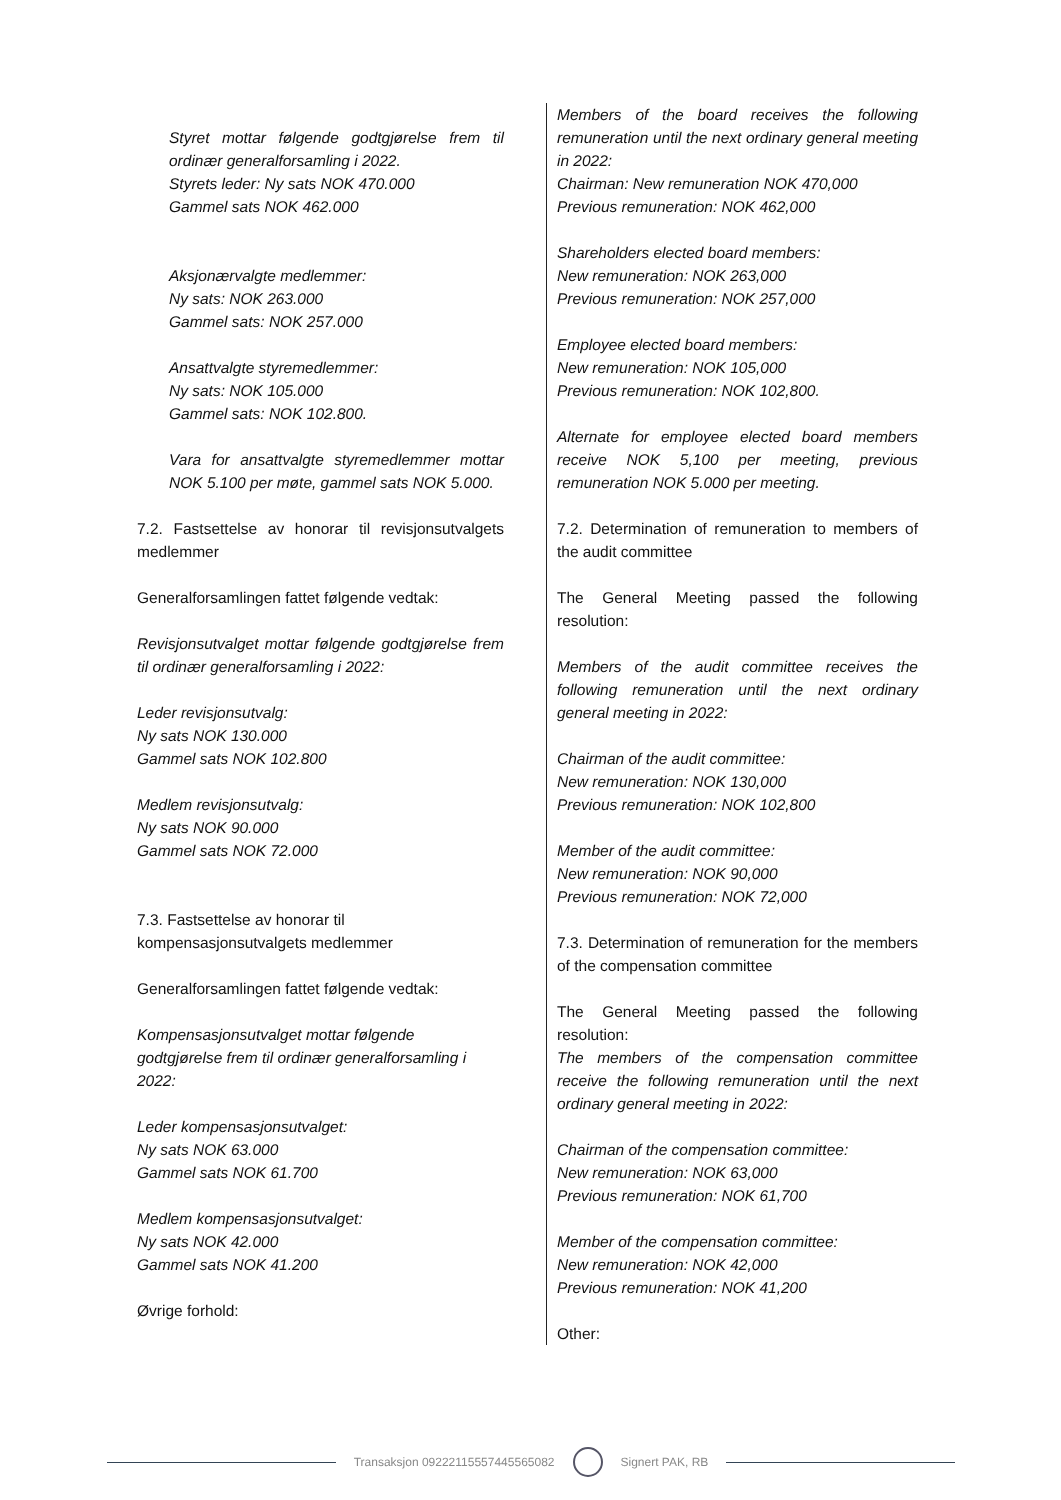Styret mottar følgende godtgjørelse frem til ordinær generalforsamling i 2022.
Styrets leder: Ny sats NOK 470.000
Gammel sats NOK 462.000
Aksjonærvalgte medlemmer:
Ny sats: NOK 263.000
Gammel sats: NOK 257.000
Ansattvalgte styremedlemmer:
Ny sats: NOK 105.000
Gammel sats: NOK 102.800.
Vara for ansattvalgte styremedlemmer mottar NOK 5.100 per møte, gammel sats NOK 5.000.
7.2. Fastsettelse av honorar til revisjonsutvalgets medlemmer
Generalforsamlingen fattet følgende vedtak:
Revisjonsutvalget mottar følgende godtgjørelse frem til ordinær generalforsamling i 2022:
Leder revisjonsutvalg:
Ny sats NOK 130.000
Gammel sats NOK 102.800
Medlem revisjonsutvalg:
Ny sats NOK 90.000
Gammel sats NOK 72.000
7.3. Fastsettelse av honorar til
kompensasjonsutvalgets medlemmer
Generalforsamlingen fattet følgende vedtak:
Kompensasjonsutvalget mottar følgende godtgjørelse frem til ordinær generalforsamling i 2022:
Leder kompensasjonsutvalget:
Ny sats NOK 63.000
Gammel sats NOK 61.700
Medlem kompensasjonsutvalget:
Ny sats NOK 42.000
Gammel sats NOK 41.200
Øvrige forhold:
Members of the board receives the following remuneration until the next ordinary general meeting in 2022:
Chairman: New remuneration NOK 470,000
Previous remuneration: NOK 462,000
Shareholders elected board members:
New remuneration: NOK 263,000
Previous remuneration: NOK 257,000
Employee elected board members:
New remuneration: NOK 105,000
Previous remuneration: NOK 102,800.
Alternate for employee elected board members receive NOK 5,100 per meeting, previous remuneration NOK 5.000 per meeting.
7.2. Determination of remuneration to members of the audit committee
The General Meeting passed the following resolution:
Members of the audit committee receives the following remuneration until the next ordinary general meeting in 2022:
Chairman of the audit committee:
New remuneration: NOK 130,000
Previous remuneration: NOK 102,800
Member of the audit committee:
New remuneration: NOK 90,000
Previous remuneration: NOK 72,000
7.3. Determination of remuneration for the members of the compensation committee
The General Meeting passed the following resolution:
The members of the compensation committee receive the following remuneration until the next ordinary general meeting in 2022:
Chairman of the compensation committee:
New remuneration: NOK 63,000
Previous remuneration: NOK 61,700
Member of the compensation committee:
New remuneration: NOK 42,000
Previous remuneration: NOK 41,200
Other:
Transaksjon 09222115557445565082
Signert PAK, RB